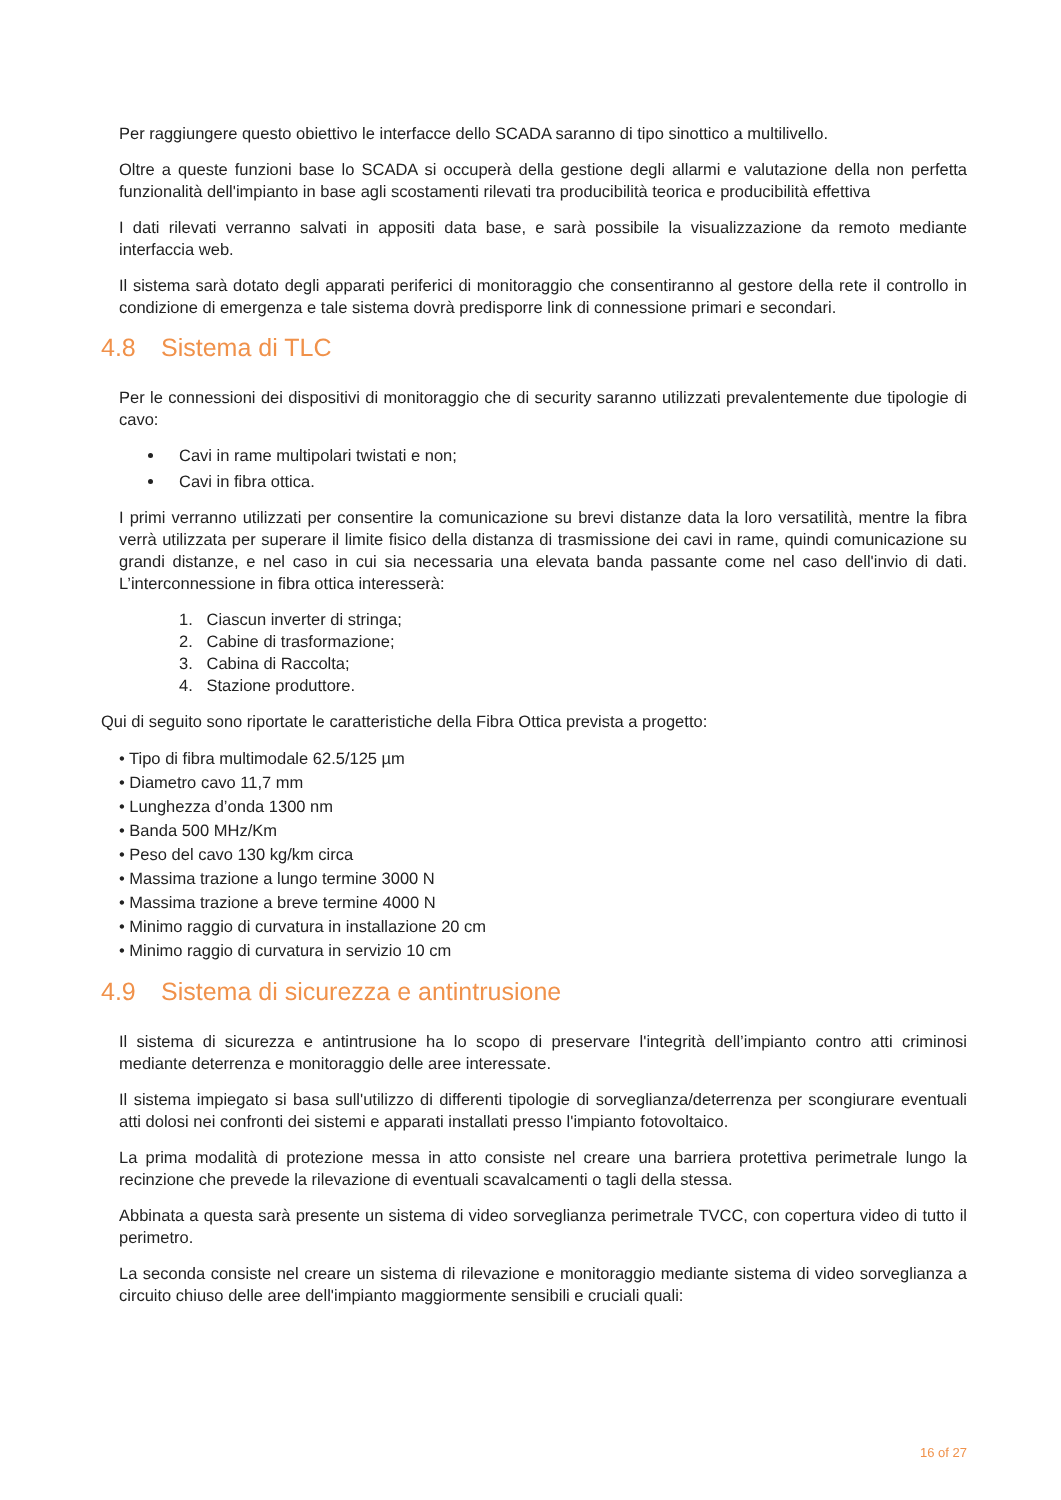Per raggiungere questo obiettivo le interfacce dello SCADA saranno di tipo sinottico a multilivello.
Oltre a queste funzioni base lo SCADA si occuperà della gestione degli allarmi e valutazione della non perfetta funzionalità dell'impianto in base agli scostamenti rilevati tra producibilità teorica e producibilità effettiva
I dati rilevati verranno salvati in appositi data base, e sarà possibile la visualizzazione da remoto mediante interfaccia web.
Il sistema sarà dotato degli apparati periferici di monitoraggio che consentiranno al gestore della rete il controllo in condizione di emergenza e tale sistema dovrà predisporre link di connessione primari e secondari.
4.8 Sistema di TLC
Per le connessioni dei dispositivi di monitoraggio che di security saranno utilizzati prevalentemente due tipologie di cavo:
Cavi in rame multipolari twistati e non;
Cavi in fibra ottica.
I primi verranno utilizzati per consentire la comunicazione su brevi distanze data la loro versatilità, mentre la fibra verrà utilizzata per superare il limite fisico della distanza di trasmissione dei cavi in rame, quindi comunicazione su grandi distanze, e nel caso in cui sia necessaria una elevata banda passante come nel caso dell'invio di dati. L’interconnessione in fibra ottica interesserà:
1. Ciascun inverter di stringa;
2. Cabine di trasformazione;
3. Cabina di Raccolta;
4. Stazione produttore.
Qui di seguito sono riportate le caratteristiche della Fibra Ottica prevista a progetto:
• Tipo di fibra multimodale 62.5/125 µm
• Diametro cavo 11,7 mm
• Lunghezza d’onda 1300 nm
• Banda 500 MHz/Km
• Peso del cavo 130 kg/km circa
• Massima trazione a lungo termine 3000 N
• Massima trazione a breve termine 4000 N
• Minimo raggio di curvatura in installazione 20 cm
• Minimo raggio di curvatura in servizio 10 cm
4.9 Sistema di sicurezza e antintrusione
Il sistema di sicurezza e antintrusione ha lo scopo di preservare l'integrità dell’impianto contro atti criminosi mediante deterrenza e monitoraggio delle aree interessate.
Il sistema impiegato si basa sull'utilizzo di differenti tipologie di sorveglianza/deterrenza per scongiurare eventuali atti dolosi nei confronti dei sistemi e apparati installati presso l'impianto fotovoltaico.
La prima modalità di protezione messa in atto consiste nel creare una barriera protettiva perimetrale lungo la recinzione che prevede la rilevazione di eventuali scavalcamenti o tagli della stessa.
Abbinata a questa sarà presente un sistema di video sorveglianza perimetrale TVCC, con copertura video di tutto il perimetro.
La seconda consiste nel creare un sistema di rilevazione e monitoraggio mediante sistema di video sorveglianza a circuito chiuso delle aree dell'impianto maggiormente sensibili e cruciali quali:
16 of 27